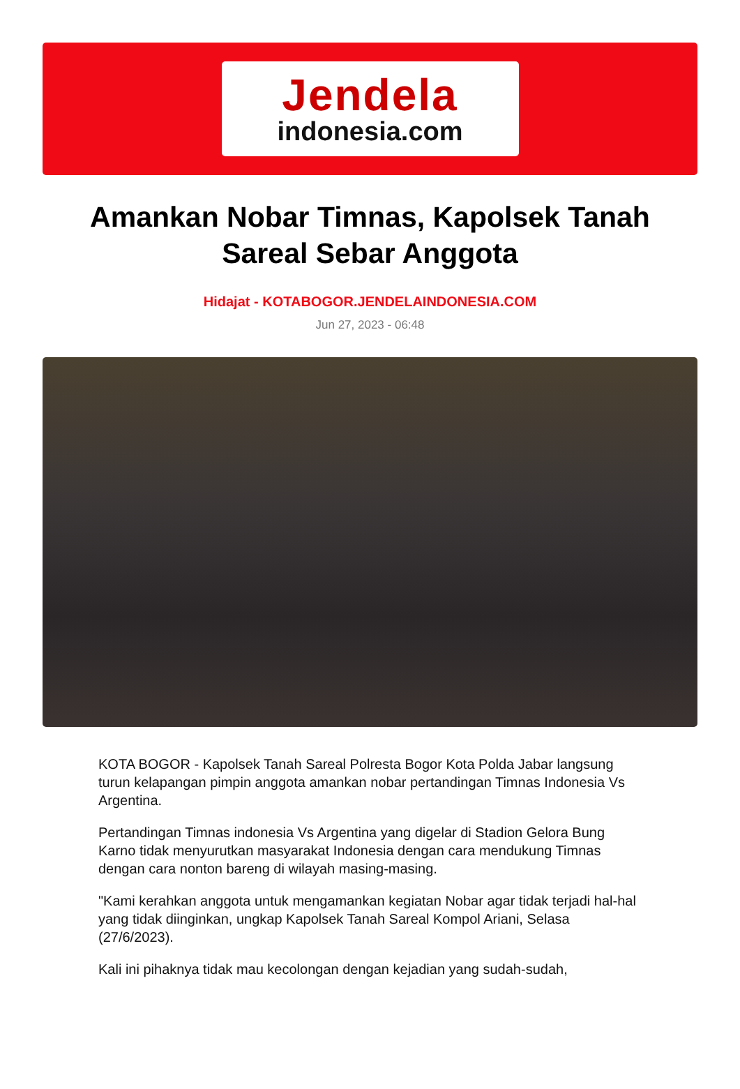Jendela
indonesia.com
Amankan Nobar Timnas, Kapolsek Tanah Sareal Sebar Anggota
Hidajat - KOTABOGOR.JENDELAINDONESIA.COM
Jun 27, 2023 - 06:48
KOTA BOGOR - Kapolsek Tanah Sareal Polresta Bogor Kota Polda Jabar langsung turun kelapangan pimpin anggota amankan nobar pertandingan Timnas Indonesia Vs Argentina.
Pertandingan Timnas indonesia Vs Argentina yang digelar di Stadion Gelora Bung Karno tidak menyurutkan masyarakat Indonesia dengan cara mendukung Timnas dengan cara nonton bareng di wilayah masing-masing.
"Kami kerahkan anggota untuk mengamankan kegiatan Nobar agar tidak terjadi hal-hal yang tidak diinginkan, ungkap Kapolsek Tanah Sareal Kompol Ariani, Selasa (27/6/2023).
Kali ini pihaknya tidak mau kecolongan dengan kejadian yang sudah-sudah,